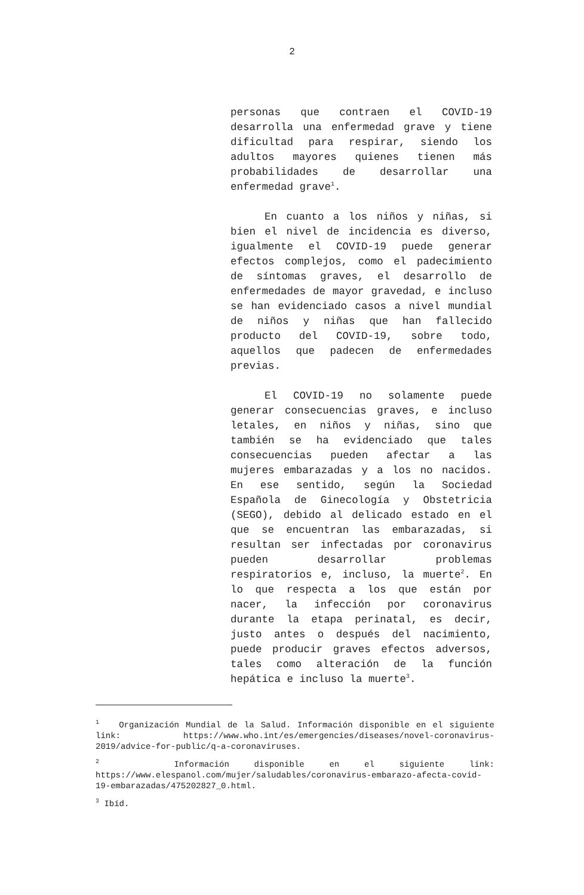2
personas que contraen el COVID-19 desarrolla una enfermedad grave y tiene dificultad para respirar, siendo los adultos mayores quienes tienen más probabilidades de desarrollar una enfermedad grave<sup>1</sup>.
En cuanto a los niños y niñas, si bien el nivel de incidencia es diverso, igualmente el COVID-19 puede generar efectos complejos, como el padecimiento de síntomas graves, el desarrollo de enfermedades de mayor gravedad, e incluso se han evidenciado casos a nivel mundial de niños y niñas que han fallecido producto del COVID-19, sobre todo, aquellos que padecen de enfermedades previas.
El COVID-19 no solamente puede generar consecuencias graves, e incluso letales, en niños y niñas, sino que también se ha evidenciado que tales consecuencias pueden afectar a las mujeres embarazadas y a los no nacidos. En ese sentido, según la Sociedad Española de Ginecología y Obstetricia (SEGO), debido al delicado estado en el que se encuentran las embarazadas, si resultan ser infectadas por coronavirus pueden desarrollar problemas respiratorios e, incluso, la muerte<sup>2</sup>. En lo que respecta a los que están por nacer, la infección por coronavirus durante la etapa perinatal, es decir, justo antes o después del nacimiento, puede producir graves efectos adversos, tales como alteración de la función hepática e incluso la muerte<sup>3</sup>.
<sup>1</sup> Organización Mundial de la Salud. Información disponible en el siguiente link: https://www.who.int/es/emergencies/diseases/novel-coronavirus-2019/advice-for-public/q-a-coronaviruses.
<sup>2</sup> Información disponible en el siguiente link: https://www.elespanol.com/mujer/saludables/coronavirus-embarazo-afecta-covid-19-embarazadas/475202827_0.html.
<sup>3</sup> Ibíd.